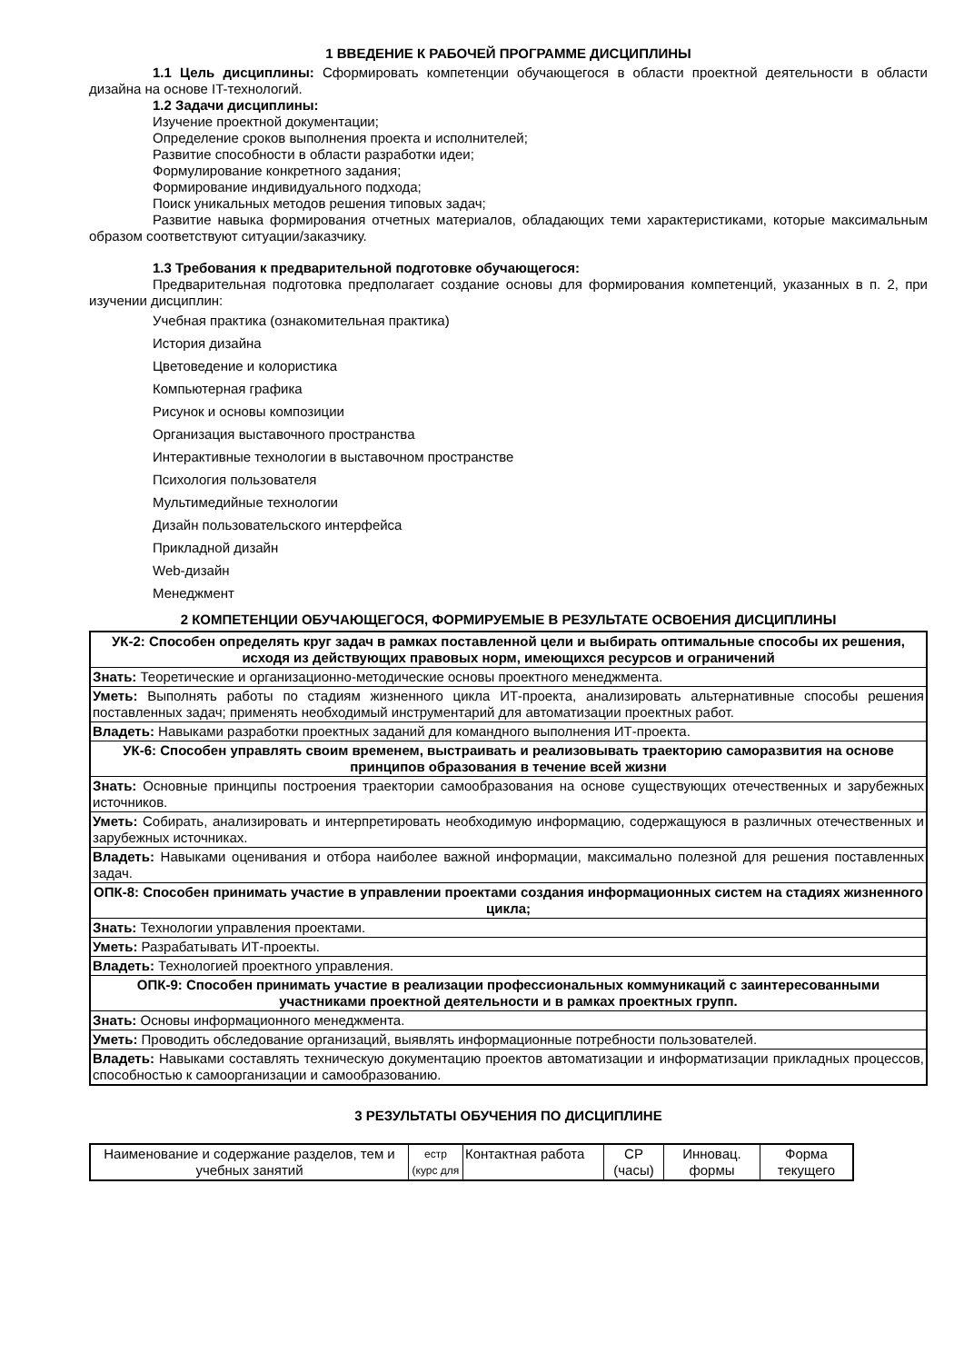1 ВВЕДЕНИЕ К РАБОЧЕЙ ПРОГРАММЕ ДИСЦИПЛИНЫ
1.1 Цель дисциплины: Сформировать компетенции обучающегося в области проектной деятельности в области дизайна на основе IT-технологий.
1.2 Задачи дисциплины:
Изучение проектной документации;
Определение сроков выполнения проекта и исполнителей;
Развитие способности в области разработки идеи;
Формулирование конкретного задания;
Формирование индивидуального подхода;
Поиск уникальных методов решения типовых задач;
Развитие навыка формирования отчетных материалов, обладающих теми характеристиками, которые максимальным образом соответствуют ситуации/заказчику.
1.3 Требования к предварительной подготовке обучающегося:
Предварительная подготовка предполагает создание основы для формирования компетенций, указанных в п. 2, при изучении дисциплин:
Учебная практика (ознакомительная практика)
История дизайна
Цветоведение и колористика
Компьютерная графика
Рисунок и основы композиции
Организация выставочного пространства
Интерактивные технологии в выставочном пространстве
Психология пользователя
Мультимедийные технологии
Дизайн пользовательского интерфейса
Прикладной дизайн
Web-дизайн
Менеджмент
2 КОМПЕТЕНЦИИ ОБУЧАЮЩЕГОСЯ, ФОРМИРУЕМЫЕ В РЕЗУЛЬТАТЕ ОСВОЕНИЯ ДИСЦИПЛИНЫ
| УК-2: Способен определять круг задач в рамках поставленной цели и выбирать оптимальные способы их решения, исходя из действующих правовых норм, имеющихся ресурсов и ограничений |
| Знать: Теоретические и организационно-методические основы проектного менеджмента. |
| Уметь: Выполнять работы по стадиям жизненного цикла ИТ-проекта, анализировать альтернативные способы решения поставленных задач; применять необходимый инструментарий для автоматизации проектных работ. |
| Владеть: Навыками разработки проектных заданий для командного выполнения ИТ-проекта. |
| УК-6: Способен управлять своим временем, выстраивать и реализовывать траекторию саморазвития на основе принципов образования в течение всей жизни |
| Знать: Основные принципы построения траектории самообразования на основе существующих отечественных и зарубежных источников. |
| Уметь: Собирать, анализировать и интерпретировать необходимую информацию, содержащуюся в различных отечественных и зарубежных источниках. |
| Владеть: Навыками оценивания и отбора наиболее важной информации, максимально полезной для решения поставленных задач. |
| ОПК-8: Способен принимать участие в управлении проектами создания информационных систем на стадиях жизненного цикла; |
| Знать: Технологии управления проектами. |
| Уметь: Разрабатывать ИТ-проекты. |
| Владеть: Технологией проектного управления. |
| ОПК-9: Способен принимать участие в реализации профессиональных коммуникаций с заинтересованными участниками проектной деятельности и в рамках проектных групп. |
| Знать: Основы информационного менеджмента. |
| Уметь: Проводить обследование организаций, выявлять информационные потребности пользователей. |
| Владеть: Навыками составлять техническую документацию проектов автоматизации и информатизации прикладных процессов, способностью к самоорганизации и самообразованию. |
3 РЕЗУЛЬТАТЫ ОБУЧЕНИЯ ПО ДИСЦИПЛИНЕ
| Наименование и содержание разделов, тем и учебных занятий | естр (курс для | Контактная работа | СР (часы) | Инновац. формы | Форма текущего |